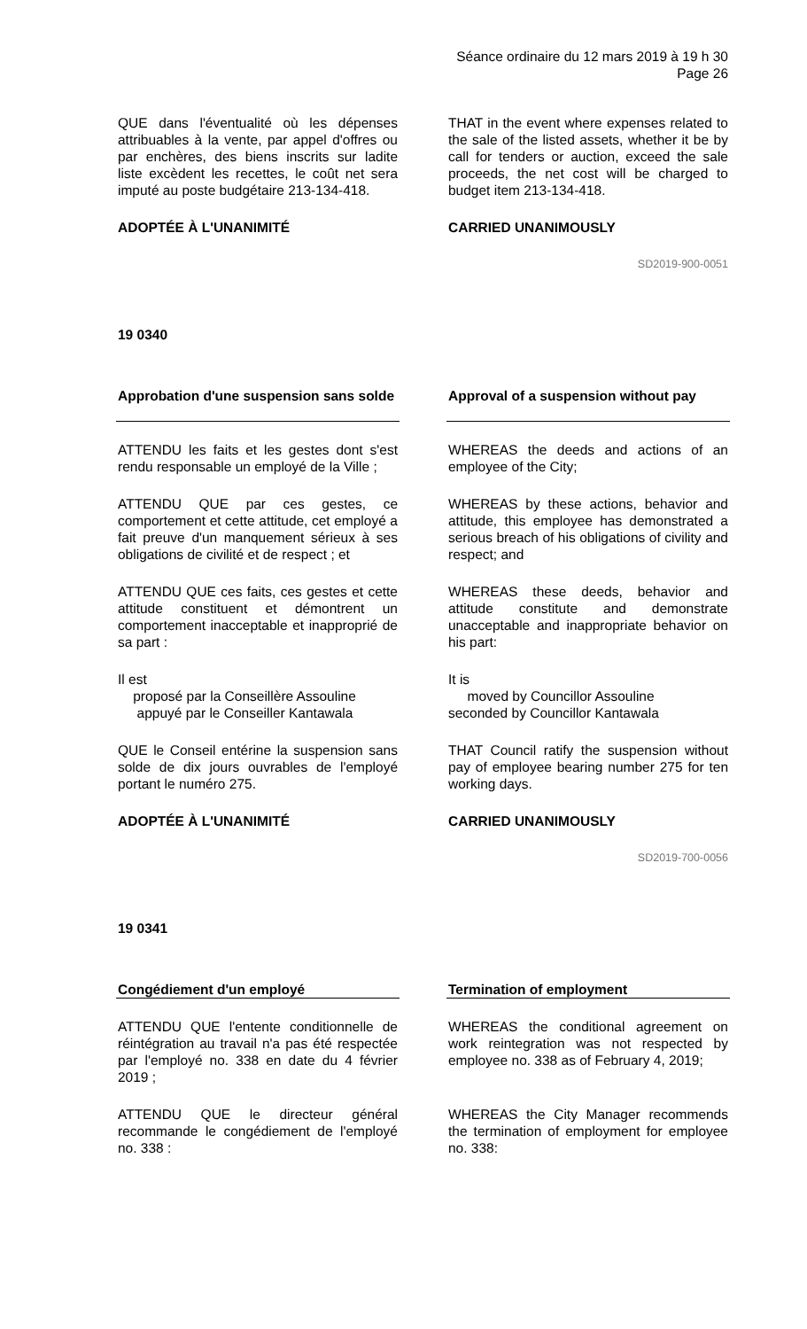Séance ordinaire du 12 mars 2019 à 19 h 30
Page 26
QUE dans l'éventualité où les dépenses attribuables à la vente, par appel d'offres ou par enchères, des biens inscrits sur ladite liste excèdent les recettes, le coût net sera imputé au poste budgétaire 213-134-418.
ADOPTÉE À L'UNANIMITÉ
THAT in the event where expenses related to the sale of the listed assets, whether it be by call for tenders or auction, exceed the sale proceeds, the net cost will be charged to budget item 213-134-418.
CARRIED UNANIMOUSLY
SD2019-900-0051
19 0340
Approbation d'une suspension sans solde
ATTENDU les faits et les gestes dont s'est rendu responsable un employé de la Ville ;
ATTENDU QUE par ces gestes, ce comportement et cette attitude, cet employé a fait preuve d'un manquement sérieux à ses obligations de civilité et de respect ; et
ATTENDU QUE ces faits, ces gestes et cette attitude constituent et démontrent un comportement inacceptable et inapproprié de sa part :
Il est
proposé par la Conseillère Assouline
appuyé par le Conseiller Kantawala
QUE le Conseil entérine la suspension sans solde de dix jours ouvrables de l'employé portant le numéro 275.
ADOPTÉE À L'UNANIMITÉ
Approval of a suspension without pay
WHEREAS the deeds and actions of an employee of the City;
WHEREAS by these actions, behavior and attitude, this employee has demonstrated a serious breach of his obligations of civility and respect; and
WHEREAS these deeds, behavior and attitude constitute and demonstrate unacceptable and inappropriate behavior on his part:
It is
moved by Councillor Assouline
seconded by Councillor Kantawala
THAT Council ratify the suspension without pay of employee bearing number 275 for ten working days.
CARRIED UNANIMOUSLY
SD2019-700-0056
19 0341
Congédiement d'un employé
ATTENDU QUE l'entente conditionnelle de réintégration au travail n'a pas été respectée par l'employé no. 338 en date du 4 février 2019 ;
ATTENDU QUE le directeur général recommande le congédiement de l'employé no. 338 :
Termination of employment
WHEREAS the conditional agreement on work reintegration was not respected by employee no. 338 as of February 4, 2019;
WHEREAS the City Manager recommends the termination of employment for employee no. 338: